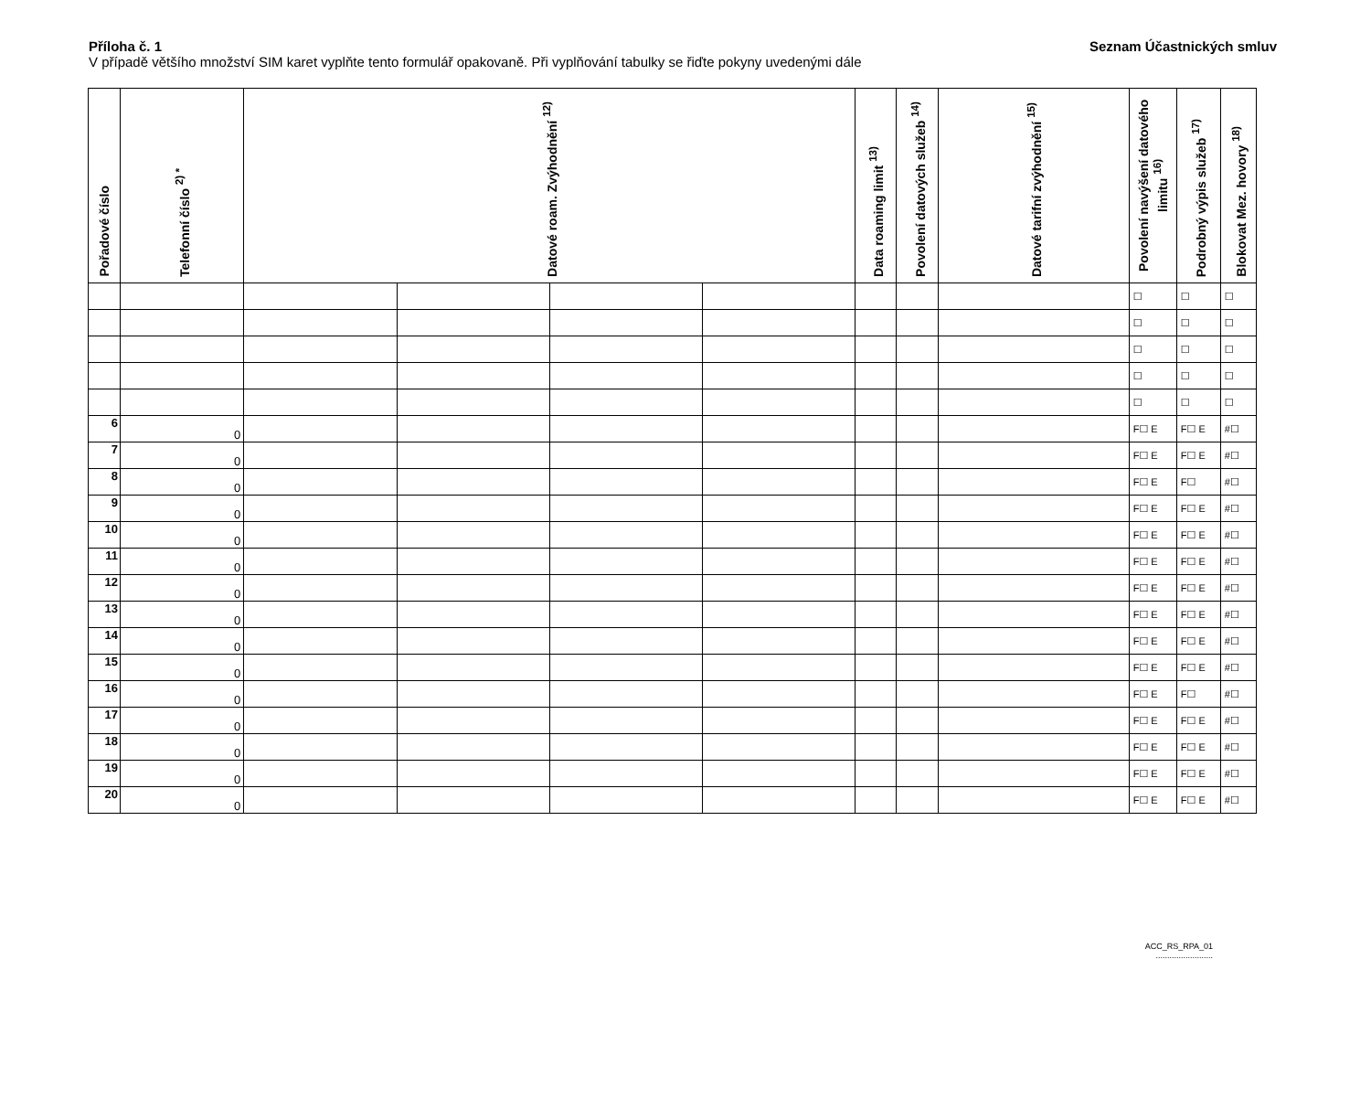Příloha č. 1 Seznam Účastnických smluv
V případě většího množství SIM karet vyplňte tento formulář opakovaně. Při vyplňování tabulky se řiďte pokyny uvedenými dále
| Pořadové číslo | Telefonní číslo <sup>2) *</sup> | Datové roam. Zvýhodnění <sup>12)</sup> | | | | Data roaming limit <sup>13)</sup> | Povolení datových služeb <sup>14)</sup> | Datové tarifní zvýhodnění <sup>15)</sup> | Povolení navýšení datového limitu <sup>16)</sup> | Podrobný výpis služeb <sup>17)</sup> | Blokovat Mez. hovory <sup>18)</sup> |
| --- | --- | --- | --- | --- | --- | --- | --- | --- | --- | --- | --- |
| | | | | | | | | | ☐ | ☐ | ☐ |
| | | | | | | | | | ☐ | ☐ | ☐ |
| | | | | | | | | | ☐ | ☐ | ☐ |
| | | | | | | | | | ☐ | ☐ | ☐ |
| | | | | | | | | | ☐ | ☐ | ☐ |
| 6 | 0 | | | | | | | | F☐ E | F☐ E | #☐ |
| 7 | 0 | | | | | | | | F☐ E | F☐ E | #☐ |
| 8 | 0 | | | | | | | | F☐ E | F☐ | #☐ |
| 9 | 0 | | | | | | | | F☐ E | F☐ E | #☐ |
| 10 | 0 | | | | | | | | F☐ E | F☐ E | #☐ |
| 11 | 0 | | | | | | | | F☐ E | F☐ E | #☐ |
| 12 | 0 | | | | | | | | F☐ E | F☐ E | #☐ |
| 13 | 0 | | | | | | | | F☐ E | F☐ E | #☐ |
| 14 | 0 | | | | | | | | F☐ E | F☐ E | #☐ |
| 15 | 0 | | | | | | | | F☐ E | F☐ E | #☐ |
| 16 | 0 | | | | | | | | F☐ E | F☐ | #☐ |
| 17 | 0 | | | | | | | | F☐ E | F☐ E | #☐ |
| 18 | 0 | | | | | | | | F☐ E | F☐ E | #☐ |
| 19 | 0 | | | | | | | | F☐ E | F☐ E | #☐ |
| 20 | 0 | | | | | | | | F☐ E | F☐ E | #☐ |
ACC_RS_RPA_01
.........................